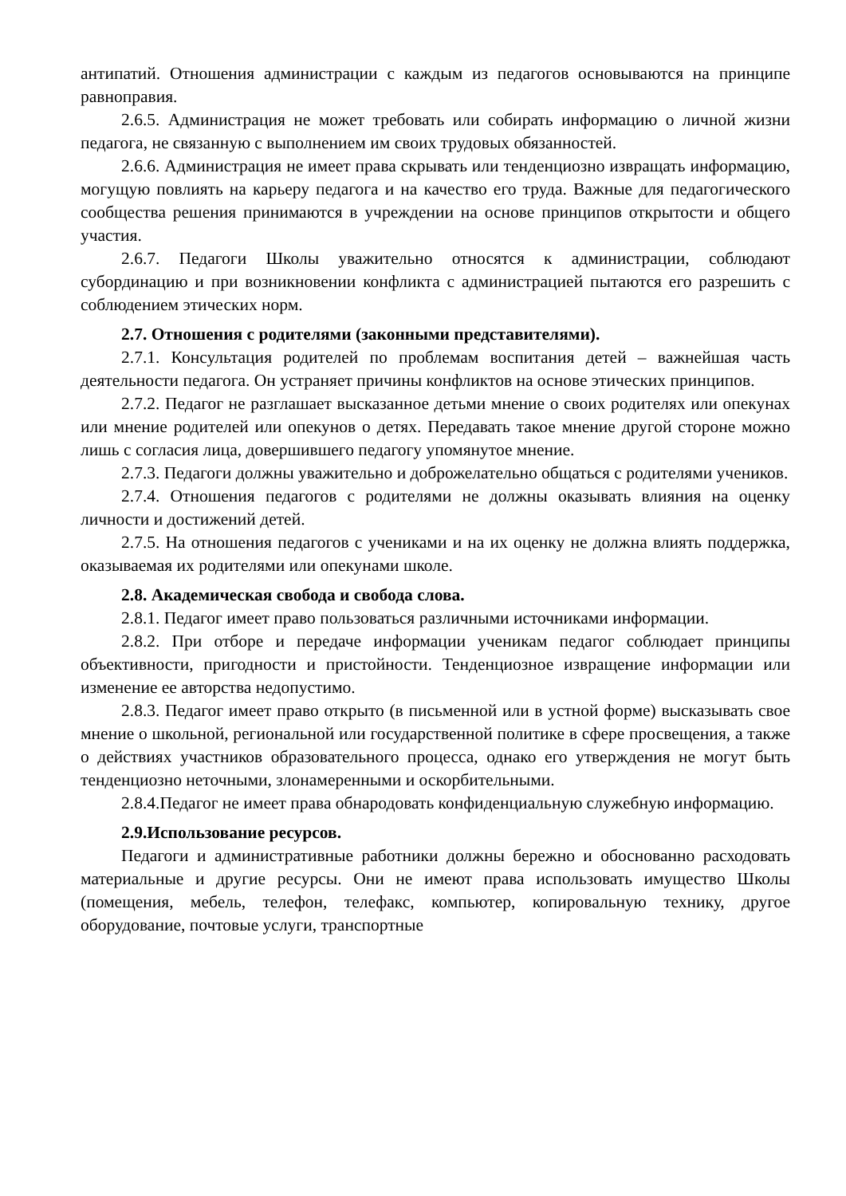антипатий. Отношения администрации с каждым из педагогов основываются на принципе равноправия.
2.6.5. Администрация не может требовать или собирать информацию о личной жизни педагога, не связанную с выполнением им своих трудовых обязанностей.
2.6.6. Администрация не имеет права скрывать или тенденциозно извращать информацию, могущую повлиять на карьеру педагога и на качество его труда. Важные для педагогического сообщества решения принимаются в учреждении на основе принципов открытости и общего участия.
2.6.7. Педагоги Школы уважительно относятся к администрации, соблюдают субординацию и при возникновении конфликта с администрацией пытаются его разрешить с соблюдением этических норм.
2.7. Отношения с родителями (законными представителями).
2.7.1. Консультация родителей по проблемам воспитания детей – важнейшая часть деятельности педагога. Он устраняет причины конфликтов на основе этических принципов.
2.7.2. Педагог не разглашает высказанное детьми мнение о своих родителях или опекунах или мнение родителей или опекунов о детях. Передавать такое мнение другой стороне можно лишь с согласия лица, довершившего педагогу упомянутое мнение.
2.7.3. Педагоги должны уважительно и доброжелательно общаться с родителями учеников.
2.7.4. Отношения педагогов с родителями не должны оказывать влияния на оценку личности и достижений детей.
2.7.5. На отношения педагогов с учениками и на их оценку не должна влиять поддержка, оказываемая их родителями или опекунами школе.
2.8. Академическая свобода и свобода слова.
2.8.1. Педагог имеет право пользоваться различными источниками информации.
2.8.2. При отборе и передаче информации ученикам педагог соблюдает принципы объективности, пригодности и пристойности. Тенденциозное извращение информации или изменение ее авторства недопустимо.
2.8.3. Педагог имеет право открыто (в письменной или в устной форме) высказывать свое мнение о школьной, региональной или государственной политике в сфере просвещения, а также о действиях участников образовательного процесса, однако его утверждения не могут быть тенденциозно неточными, злонамеренными и оскорбительными.
2.8.4.Педагог не имеет права обнародовать конфиденциальную служебную информацию.
2.9.Использование ресурсов.
Педагоги и административные работники должны бережно и обоснованно расходовать материальные и другие ресурсы. Они не имеют права использовать имущество Школы (помещения, мебель, телефон, телефакс, компьютер, копировальную технику, другое оборудование, почтовые услуги, транспортные